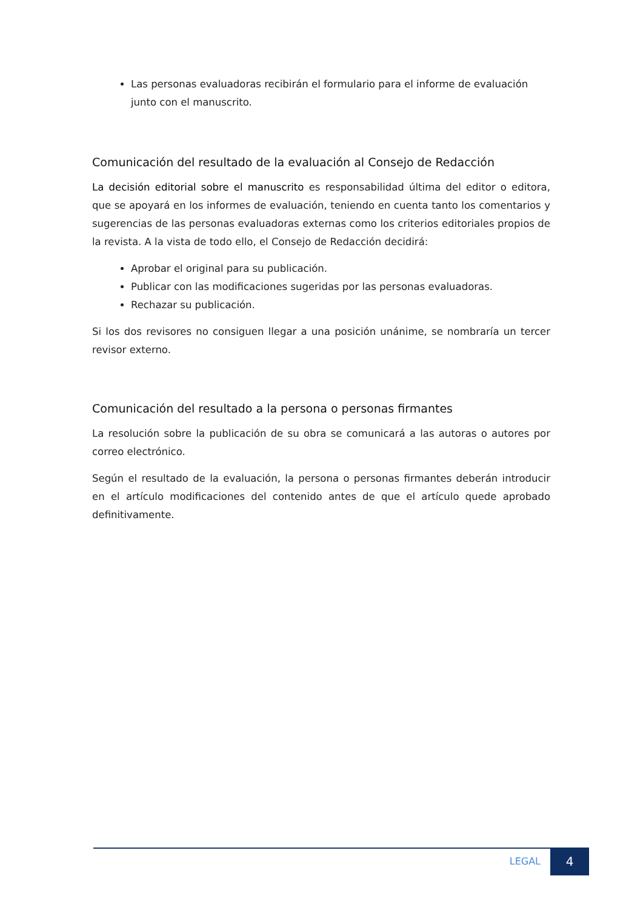Las personas evaluadoras recibirán el formulario para el informe de evaluación junto con el manuscrito.
Comunicación del resultado de la evaluación al Consejo de Redacción
La decisión editorial sobre el manuscrito es responsabilidad última del editor o editora, que se apoyará en los informes de evaluación, teniendo en cuenta tanto los comentarios y sugerencias de las personas evaluadoras externas como los criterios editoriales propios de la revista. A la vista de todo ello, el Consejo de Redacción decidirá:
Aprobar el original para su publicación.
Publicar con las modificaciones sugeridas por las personas evaluadoras.
Rechazar su publicación.
Si los dos revisores no consiguen llegar a una posición unánime, se nombraría un tercer revisor externo.
Comunicación del resultado a la persona o personas firmantes
La resolución sobre la publicación de su obra se comunicará a las autoras o autores por correo electrónico.
Según el resultado de la evaluación, la persona o personas firmantes deberán introducir en el artículo modificaciones del contenido antes de que el artículo quede aprobado definitivamente.
LEGAL 4